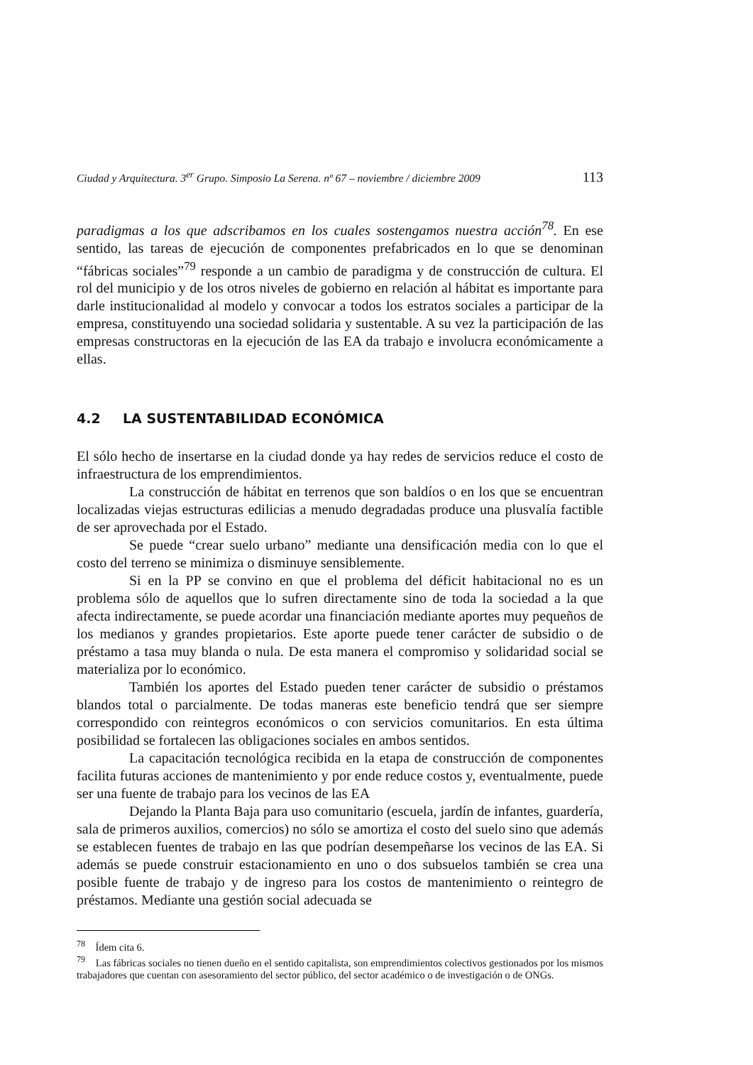Ciudad y Arquitectura. 3<sup>er</sup> Grupo. Simposio La Serena. nº 67 – noviembre / diciembre 2009 113
paradigmas a los que adscribamos en los cuales sostengamos nuestra acción<sup>78</sup>. En ese sentido, las tareas de ejecución de componentes prefabricados en lo que se denominan “fábricas sociales”<sup>79</sup> responde a un cambio de paradigma y de construcción de cultura. El rol del municipio y de los otros niveles de gobierno en relación al hábitat es importante para darle institucionalidad al modelo y convocar a todos los estratos sociales a participar de la empresa, constituyendo una sociedad solidaria y sustentable. A su vez la participación de las empresas constructoras en la ejecución de las EA da trabajo e involucra económicamente a ellas.
4.2 LA SUSTENTABILIDAD ECONÓMICA
El sólo hecho de insertarse en la ciudad donde ya hay redes de servicios reduce el costo de infraestructura de los emprendimientos.
La construcción de hábitat en terrenos que son baldíos o en los que se encuentran localizadas viejas estructuras edilicias a menudo degradadas produce una plusvalía factible de ser aprovechada por el Estado.
Se puede “crear suelo urbano” mediante una densificación media con lo que el costo del terreno se minimiza o disminuye sensiblemente.
Si en la PP se convino en que el problema del déficit habitacional no es un problema sólo de aquellos que lo sufren directamente sino de toda la sociedad a la que afecta indirectamente, se puede acordar una financiación mediante aportes muy pequeños de los medianos y grandes propietarios. Este aporte puede tener carácter de subsidio o de préstamo a tasa muy blanda o nula. De esta manera el compromiso y solidaridad social se materializa por lo económico.
También los aportes del Estado pueden tener carácter de subsidio o préstamos blandos total o parcialmente. De todas maneras este beneficio tendrá que ser siempre correspondido con reintegros económicos o con servicios comunitarios. En esta última posibilidad se fortalecen las obligaciones sociales en ambos sentidos.
La capacitación tecnológica recibida en la etapa de construcción de componentes facilita futuras acciones de mantenimiento y por ende reduce costos y, eventualmente, puede ser una fuente de trabajo para los vecinos de las EA
Dejando la Planta Baja para uso comunitario (escuela, jardín de infantes, guardería, sala de primeros auxilios, comercios) no sólo se amortiza el costo del suelo sino que además se establecen fuentes de trabajo en las que podrían desempeñarse los vecinos de las EA. Si además se puede construir estacionamiento en uno o dos subsuelos también se crea una posible fuente de trabajo y de ingreso para los costos de mantenimiento o reintegro de préstamos. Mediante una gestión social adecuada se
<sup>78</sup> Ídem cita 6.
<sup>79</sup> Las fábricas sociales no tienen dueño en el sentido capitalista, son emprendimientos colectivos gestionados por los mismos trabajadores que cuentan con asesoramiento del sector público, del sector académico o de investigación o de ONGs.